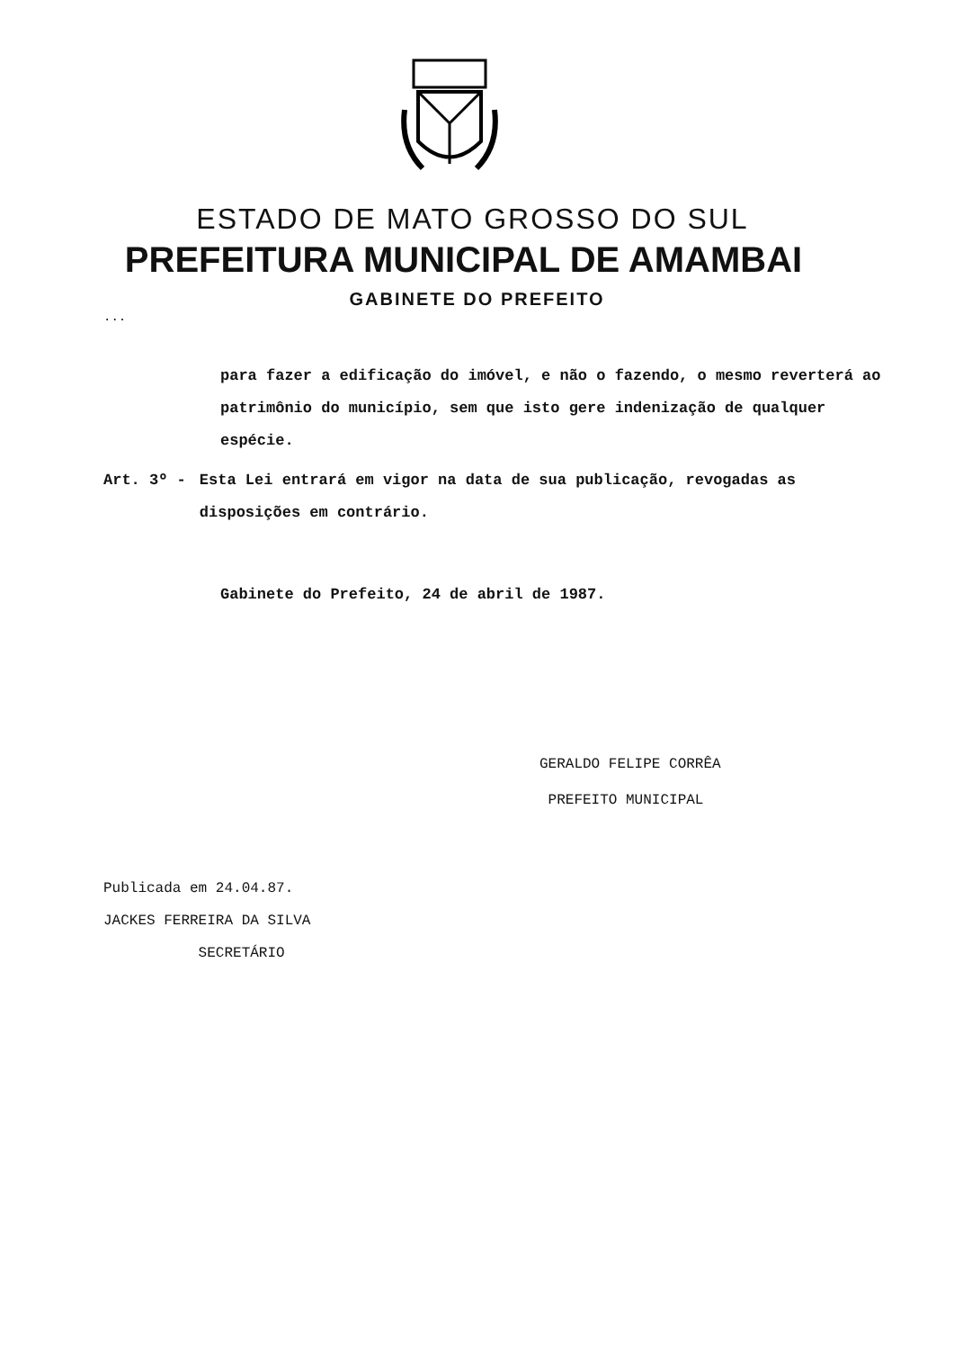ESTADO DE MATO GROSSO DO SUL
PREFEITURA MUNICIPAL DE AMAMBAI
GABINETE DO PREFEITO
...
para fazer a edificação do imóvel, e não o fazendo, o mesmo reverterá ao patrimônio do município, sem que isto gere indenização de qualquer espécie.
Art. 3º - Esta Lei entrará em vigor na data de sua publicação, revogadas as disposições em contrário.
Gabinete do Prefeito, 24 de abril de 1987.
GERALDO FELIPE CORRÊA
PREFEITO MUNICIPAL
Publicada em 24.04.87.
JACKES FERREIRA DA SILVA
SECRETÁRIO